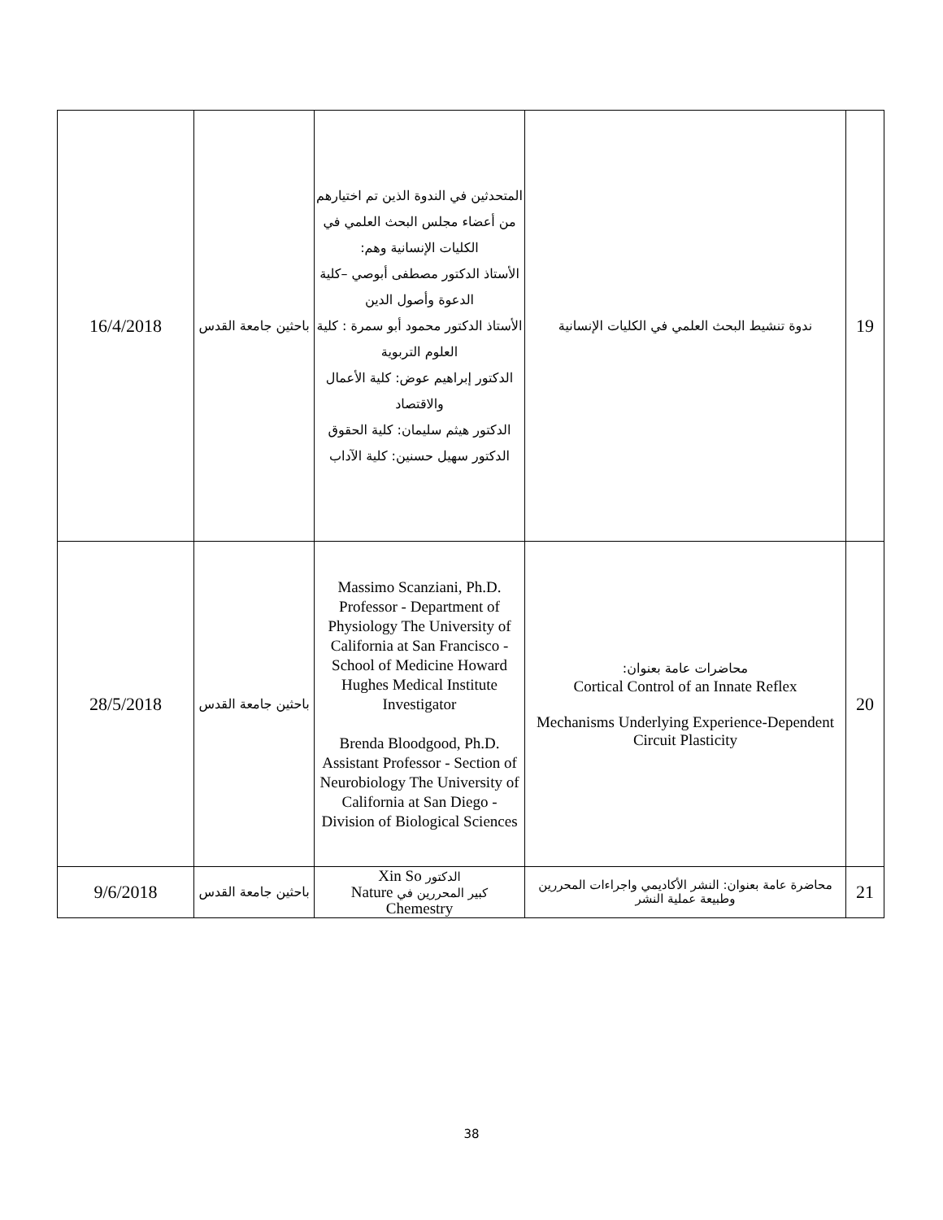| 19 | ندوة تنشيط البحث العلمي في الكليات الإنسانية | المتحدثين في الندوة الذين تم اختيارهم من أعضاء مجلس البحث العلمي في الكليات الإنسانية وهم: الأستاذ الدكتور مصطفى أبوصي –كلية الدعوة وأصول الدين الأستاذ الدكتور محمود أبو سمرة : كلية العلوم التربوية الدكتور إبراهيم عوض: كلية الأعمال والاقتصاد الدكتور هيثم سليمان: كلية الحقوق الدكتور سهيل حسنين: كلية الآداب | باحثين جامعة القدس | 16/4/2018 |
| 20 | محاضرات عامة بعنوان: Cortical Control of an Innate Reflex Mechanisms Underlying Experience-Dependent Circuit Plasticity | .Massimo Scanziani, Ph.D Professor - Department of Physiology The University of California at San Francisco - School of Medicine Howard Hughes Medical Institute Investigator Brenda Bloodgood, Ph.D. Assistant Professor - Section of Neurobiology The University of California at San Diego - Division of Biological Sciences | باحثين جامعة القدس | 28/5/2018 |
| 21 | محاضرة عامة بعنوان: النشر الأكاديمي واجراءات المحررين وطبيعة عملية النشر | الدكتور Xin So كبير المحررين في Nature Chemestry | باحثين جامعة القدس | 9/6/2018 |
38